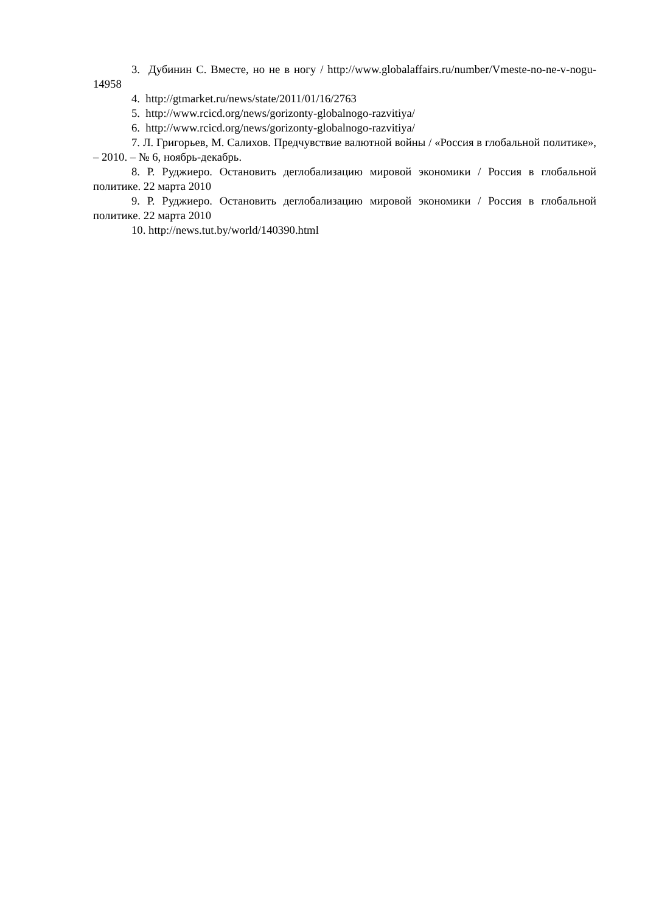3. Дубинин С. Вместе, но не в ногу / http://www.globalaffairs.ru/number/Vmeste-no-ne-v-nogu-14958
4. http://gtmarket.ru/news/state/2011/01/16/2763
5. http://www.rcicd.org/news/gorizonty-globalnogo-razvitiya/
6. http://www.rcicd.org/news/gorizonty-globalnogo-razvitiya/
7. Л. Григорьев, М. Салихов. Предчувствие валютной войны / «Россия в глобальной политике», – 2010. – № 6, ноябрь-декабрь.
8. Р. Руджиеро. Остановить деглобализацию мировой экономики / Россия в глобальной политике. 22 марта 2010
9. Р. Руджиеро. Остановить деглобализацию мировой экономики / Россия в глобальной политике. 22 марта 2010
10. http://news.tut.by/world/140390.html